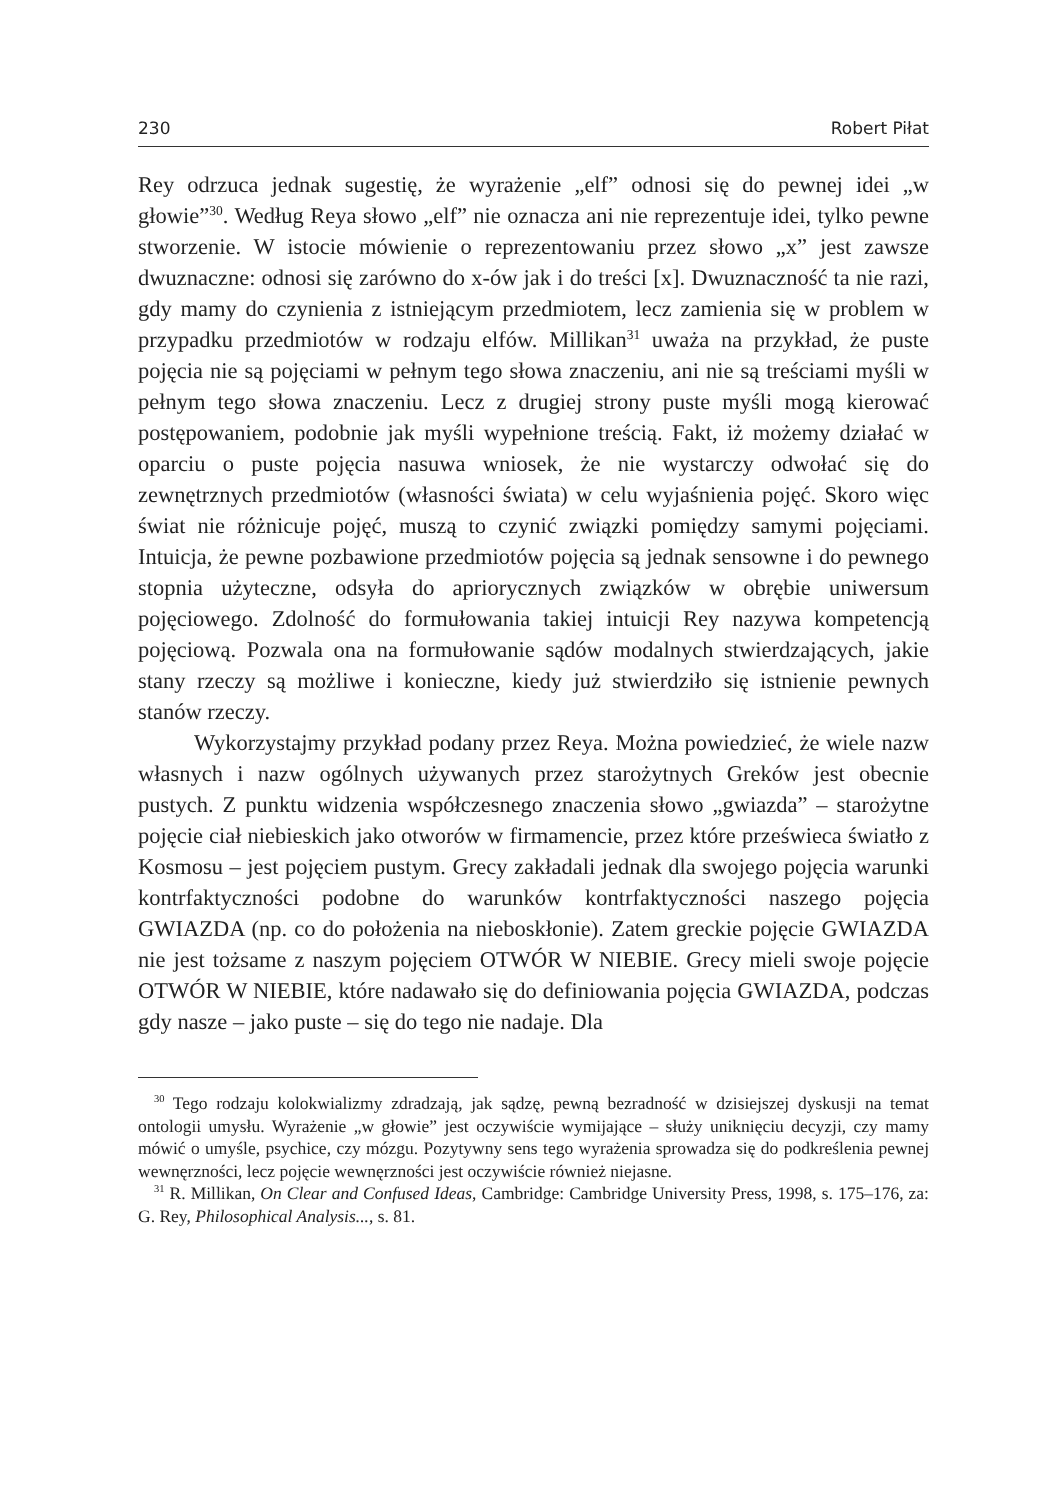230 Robert Piłat
Rey odrzuca jednak sugestię, że wyrażenie „elf” odnosi się do pewnej idei „w głowie”<sup>30</sup>. Według Reya słowo „elf” nie oznacza ani nie reprezentuje idei, tylko pewne stworzenie. W istocie mówienie o reprezentowaniu przez słowo „x” jest zawsze dwuznaczne: odnosi się zarówno do x-ów jak i do treści [x]. Dwuznaczność ta nie razi, gdy mamy do czynienia z istniejącym przedmiotem, lecz zamienia się w problem w przypadku przedmiotów w rodzaju elfów. Millikan<sup>31</sup> uważa na przykład, że puste pojęcia nie są pojęciami w pełnym tego słowa znaczeniu, ani nie są treściami myśli w pełnym tego słowa znaczeniu. Lecz z drugiej strony puste myśli mogą kierować postępowaniem, podobnie jak myśli wypełnione treścią. Fakt, iż możemy działać w oparciu o puste pojęcia nasuwa wniosek, że nie wystarczy odwołać się do zewnętrznych przedmiotów (własności świata) w celu wyjaśnienia pojęć. Skoro więc świat nie różnicuje pojęć, muszą to czynić związki pomiędzy samymi pojęciami. Intuicja, że pewne pozbawione przedmiotów pojęcia są jednak sensowne i do pewnego stopnia użyteczne, odsyła do apriorycznych związków w obrębie uniwersum pojęciowego. Zdolność do formułowania takiej intuicji Rey nazywa kompetencją pojęciową. Pozwala ona na formułowanie sądów modalnych stwierdzających, jakie stany rzeczy są możliwe i konieczne, kiedy już stwierdziło się istnienie pewnych stanów rzeczy.
Wykorzystajmy przykład podany przez Reya. Można powiedzieć, że wiele nazw własnych i nazw ogólnych używanych przez starożytnych Greków jest obecnie pustych. Z punktu widzenia współczesnego znaczenia słowo „gwiazda” – starożytne pojęcie ciał niebieskich jako otworów w firmamencie, przez które prześwieca światło z Kosmosu – jest pojęciem pustym. Grecy zakładali jednak dla swojego pojęcia warunki kontrfaktyczności podobne do warunków kontrfaktyczności naszego pojęcia GWIAZDA (np. co do położenia na nieboskłonie). Zatem greckie pojęcie GWIAZDA nie jest tożsame z naszym pojęciem OTWÓR W NIEBIE. Grecy mieli swoje pojęcie OTWÓR W NIEBIE, które nadawało się do definiowania pojęcia GWIAZDA, podczas gdy nasze – jako puste – się do tego nie nadaje. Dla
<sup>30</sup> Tego rodzaju kolokwializmy zdradzają, jak sądzę, pewną bezradność w dzisiejszej dyskusji na temat ontologii umysłu. Wyrażenie „w głowie” jest oczywiście wymijające – służy uniknięciu decyzji, czy mamy mówić o umyśle, psychice, czy mózgu. Pozytywny sens tego wyrażenia sprowadza się do podkreślenia pewnej wewnęrzności, lecz pojęcie wewnęrzności jest oczywiście również niejasne.
<sup>31</sup> R. Millikan, On Clear and Confused Ideas, Cambridge: Cambridge University Press, 1998, s. 175–176, za: G. Rey, Philosophical Analysis..., s. 81.